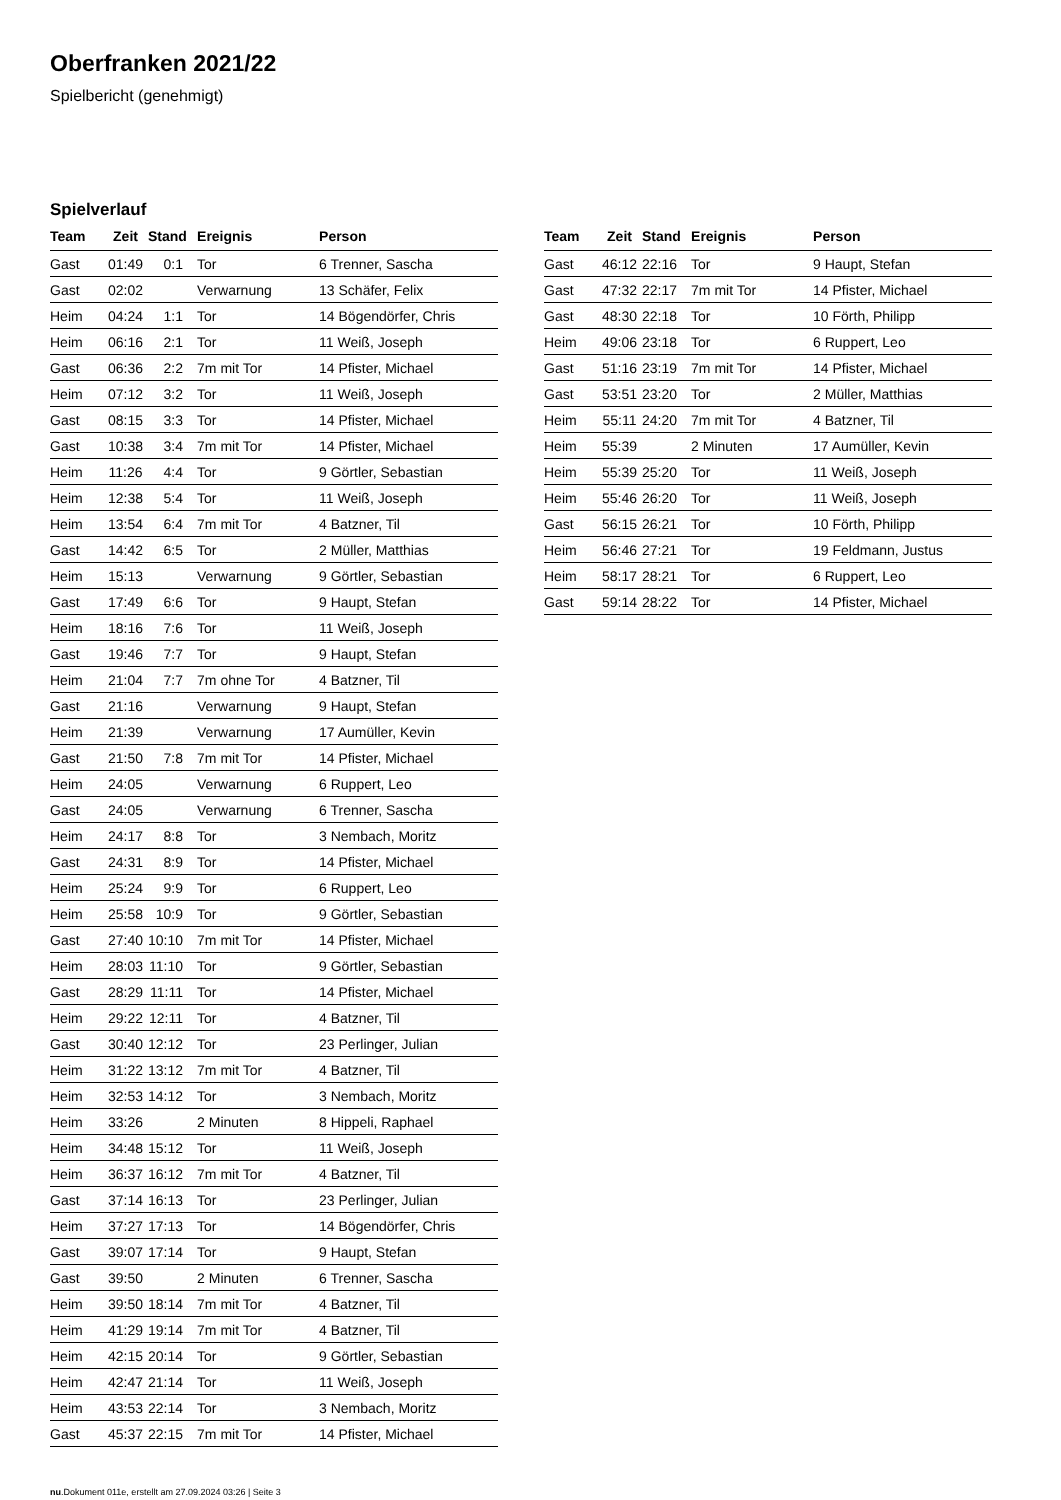Oberfranken 2021/22
Spielbericht (genehmigt)
Spielverlauf
| Team | Zeit | Stand | Ereignis | Person |
| --- | --- | --- | --- | --- |
| Gast | 01:49 | 0:1 | Tor | 6 Trenner, Sascha |
| Gast | 02:02 | | Verwarnung | 13 Schäfer, Felix |
| Heim | 04:24 | 1:1 | Tor | 14 Bögendörfer, Chris |
| Heim | 06:16 | 2:1 | Tor | 11 Weiß, Joseph |
| Gast | 06:36 | 2:2 | 7m mit Tor | 14 Pfister, Michael |
| Heim | 07:12 | 3:2 | Tor | 11 Weiß, Joseph |
| Gast | 08:15 | 3:3 | Tor | 14 Pfister, Michael |
| Gast | 10:38 | 3:4 | 7m mit Tor | 14 Pfister, Michael |
| Heim | 11:26 | 4:4 | Tor | 9 Görtler, Sebastian |
| Heim | 12:38 | 5:4 | Tor | 11 Weiß, Joseph |
| Heim | 13:54 | 6:4 | 7m mit Tor | 4 Batzner, Til |
| Gast | 14:42 | 6:5 | Tor | 2 Müller, Matthias |
| Heim | 15:13 | | Verwarnung | 9 Görtler, Sebastian |
| Gast | 17:49 | 6:6 | Tor | 9 Haupt, Stefan |
| Heim | 18:16 | 7:6 | Tor | 11 Weiß, Joseph |
| Gast | 19:46 | 7:7 | Tor | 9 Haupt, Stefan |
| Heim | 21:04 | 7:7 | 7m ohne Tor | 4 Batzner, Til |
| Gast | 21:16 | | Verwarnung | 9 Haupt, Stefan |
| Heim | 21:39 | | Verwarnung | 17 Aumüller, Kevin |
| Gast | 21:50 | 7:8 | 7m mit Tor | 14 Pfister, Michael |
| Heim | 24:05 | | Verwarnung | 6 Ruppert, Leo |
| Gast | 24:05 | | Verwarnung | 6 Trenner, Sascha |
| Heim | 24:17 | 8:8 | Tor | 3 Nembach, Moritz |
| Gast | 24:31 | 8:9 | Tor | 14 Pfister, Michael |
| Heim | 25:24 | 9:9 | Tor | 6 Ruppert, Leo |
| Heim | 25:58 | 10:9 | Tor | 9 Görtler, Sebastian |
| Gast | 27:40 | 10:10 | 7m mit Tor | 14 Pfister, Michael |
| Heim | 28:03 | 11:10 | Tor | 9 Görtler, Sebastian |
| Gast | 28:29 | 11:11 | Tor | 14 Pfister, Michael |
| Heim | 29:22 | 12:11 | Tor | 4 Batzner, Til |
| Gast | 30:40 | 12:12 | Tor | 23 Perlinger, Julian |
| Heim | 31:22 | 13:12 | 7m mit Tor | 4 Batzner, Til |
| Heim | 32:53 | 14:12 | Tor | 3 Nembach, Moritz |
| Heim | 33:26 | | 2 Minuten | 8 Hippeli, Raphael |
| Heim | 34:48 | 15:12 | Tor | 11 Weiß, Joseph |
| Heim | 36:37 | 16:12 | 7m mit Tor | 4 Batzner, Til |
| Gast | 37:14 | 16:13 | Tor | 23 Perlinger, Julian |
| Heim | 37:27 | 17:13 | Tor | 14 Bögendörfer, Chris |
| Gast | 39:07 | 17:14 | Tor | 9 Haupt, Stefan |
| Gast | 39:50 | | 2 Minuten | 6 Trenner, Sascha |
| Heim | 39:50 | 18:14 | 7m mit Tor | 4 Batzner, Til |
| Heim | 41:29 | 19:14 | 7m mit Tor | 4 Batzner, Til |
| Heim | 42:15 | 20:14 | Tor | 9 Görtler, Sebastian |
| Heim | 42:47 | 21:14 | Tor | 11 Weiß, Joseph |
| Heim | 43:53 | 22:14 | Tor | 3 Nembach, Moritz |
| Gast | 45:37 | 22:15 | 7m mit Tor | 14 Pfister, Michael |
| Team | Zeit | Stand | Ereignis | Person |
| --- | --- | --- | --- | --- |
| Gast | 46:12 | 22:16 | Tor | 9 Haupt, Stefan |
| Gast | 47:32 | 22:17 | 7m mit Tor | 14 Pfister, Michael |
| Gast | 48:30 | 22:18 | Tor | 10 Förth, Philipp |
| Heim | 49:06 | 23:18 | Tor | 6 Ruppert, Leo |
| Gast | 51:16 | 23:19 | 7m mit Tor | 14 Pfister, Michael |
| Gast | 53:51 | 23:20 | Tor | 2 Müller, Matthias |
| Heim | 55:11 | 24:20 | 7m mit Tor | 4 Batzner, Til |
| Heim | 55:39 | | 2 Minuten | 17 Aumüller, Kevin |
| Heim | 55:39 | 25:20 | Tor | 11 Weiß, Joseph |
| Heim | 55:46 | 26:20 | Tor | 11 Weiß, Joseph |
| Gast | 56:15 | 26:21 | Tor | 10 Förth, Philipp |
| Heim | 56:46 | 27:21 | Tor | 19 Feldmann, Justus |
| Heim | 58:17 | 28:21 | Tor | 6 Ruppert, Leo |
| Gast | 59:14 | 28:22 | Tor | 14 Pfister, Michael |
nu.Dokument 011e, erstellt am 27.09.2024 03:26 | Seite 3